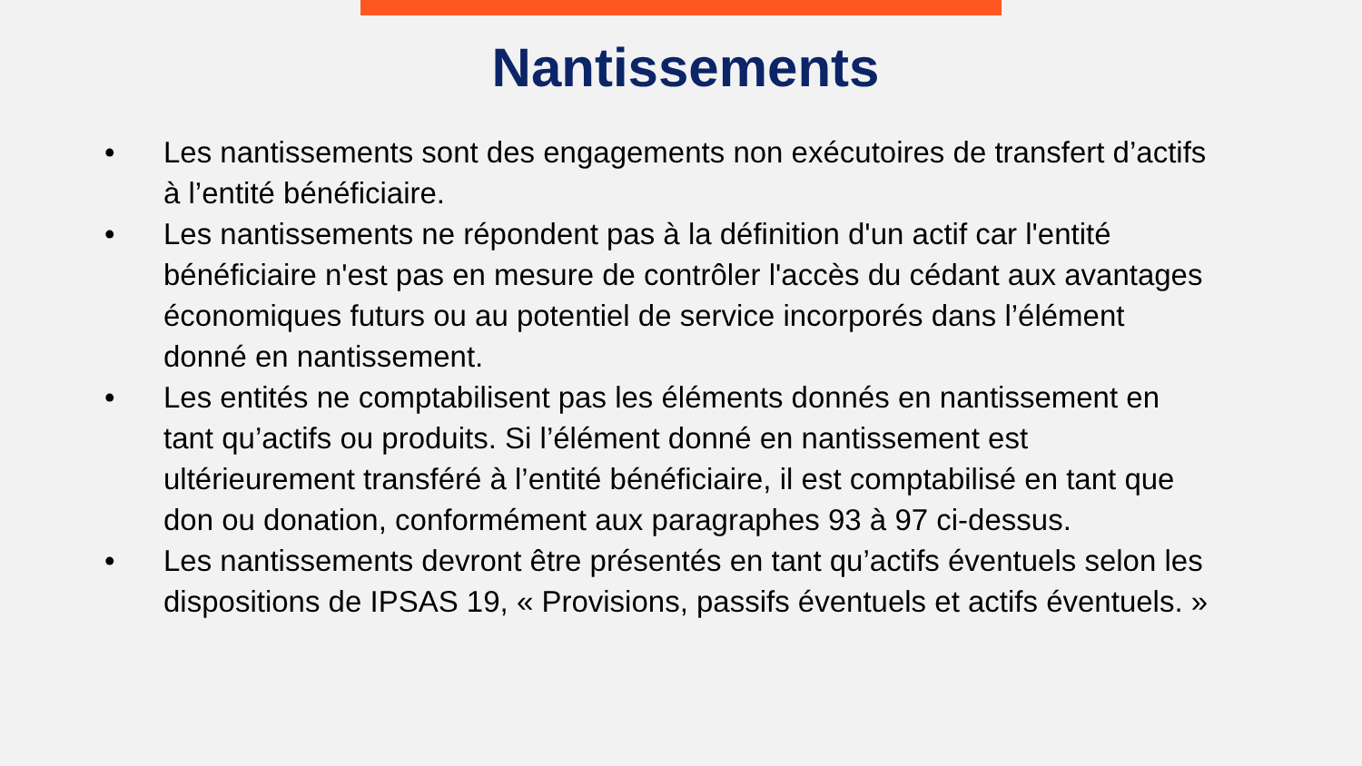Nantissements
• Les nantissements sont des engagements non exécutoires de transfert d’actifs à l’entité bénéficiaire.
• Les nantissements ne répondent pas à la définition d'un actif car l'entité bénéficiaire n'est pas en mesure de contrôler l'accès du cédant aux avantages économiques futurs ou au potentiel de service incorporés dans l’élément donné en nantissement.
• Les entités ne comptabilisent pas les éléments donnés en nantissement en tant qu’actifs ou produits. Si l’élément donné en nantissement est ultérieurement transféré à l’entité bénéficiaire, il est comptabilisé en tant que don ou donation, conformément aux paragraphes 93 à 97 ci-dessus.
• Les nantissements devront être présentés en tant qu’actifs éventuels selon les dispositions de IPSAS 19, « Provisions, passifs éventuels et actifs éventuels. »